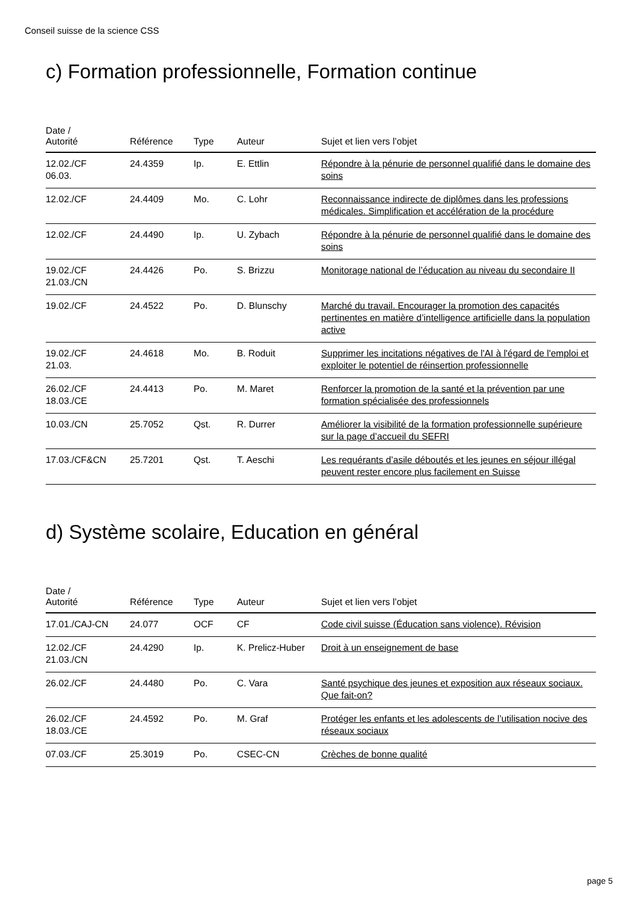Conseil suisse de la science CSS
c) Formation professionnelle, Formation continue
| Date / Autorité | Référence | Type | Auteur | Sujet et lien vers l’objet |
| --- | --- | --- | --- | --- |
| 12.02./CF 06.03. | 24.4359 | Ip. | E. Ettlin | Répondre à la pénurie de personnel qualifié dans le domaine des soins |
| 12.02./CF | 24.4409 | Mo. | C. Lohr | Reconnaissance indirecte de diplômes dans les professions médicales. Simplification et accélération de la procédure |
| 12.02./CF | 24.4490 | Ip. | U. Zybach | Répondre à la pénurie de personnel qualifié dans le domaine des soins |
| 19.02./CF 21.03./CN | 24.4426 | Po. | S. Brizzu | Monitorage national de l’éducation au niveau du secondaire II |
| 19.02./CF | 24.4522 | Po. | D. Blunschy | Marché du travail. Encourager la promotion des capacités pertinentes en matière d’intelligence artificielle dans la population active |
| 19.02./CF 21.03. | 24.4618 | Mo. | B. Roduit | Supprimer les incitations négatives de l'AI à l'égard de l'emploi et exploiter le potentiel de réinsertion professionnelle |
| 26.02./CF 18.03./CE | 24.4413 | Po. | M. Maret | Renforcer la promotion de la santé et la prévention par une formation spécialisée des professionnels |
| 10.03./CN | 25.7052 | Qst. | R. Durrer | Améliorer la visibilité de la formation professionnelle supérieure sur la page d’accueil du SEFRI |
| 17.03./CF&CN | 25.7201 | Qst. | T. Aeschi | Les requérants d’asile déboutés et les jeunes en séjour illégal peuvent rester encore plus facilement en Suisse |
d) Système scolaire, Education en général
| Date / Autorité | Référence | Type | Auteur | Sujet et lien vers l’objet |
| --- | --- | --- | --- | --- |
| 17.01./CAJ-CN | 24.077 | OCF | CF | Code civil suisse (Éducation sans violence). Révision |
| 12.02./CF 21.03./CN | 24.4290 | Ip. | K. Prelicz-Huber | Droit à un enseignement de base |
| 26.02./CF | 24.4480 | Po. | C. Vara | Santé psychique des jeunes et exposition aux réseaux sociaux. Que fait-on? |
| 26.02./CF 18.03./CE | 24.4592 | Po. | M. Graf | Protéger les enfants et les adolescents de l’utilisation nocive des réseaux sociaux |
| 07.03./CF | 25.3019 | Po. | CSEC-CN | Crèches de bonne qualité |
page 5